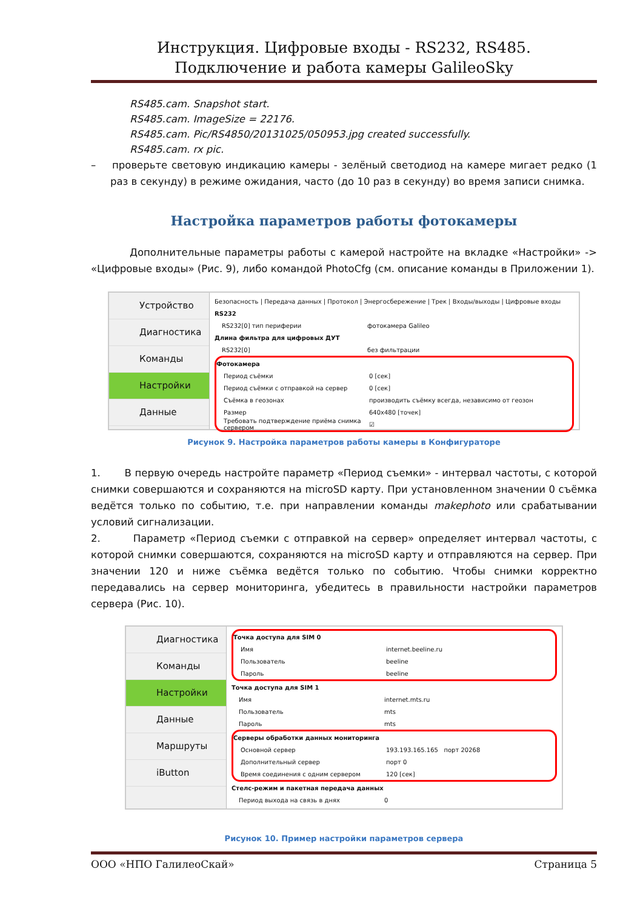Инструкция. Цифровые входы - RS232, RS485.
Подключение и работа камеры GalileoSky
RS485.cam. Snapshot start.
RS485.cam. ImageSize = 22176.
RS485.cam. Pic/RS4850/20131025/050953.jpg created successfully.
RS485.cam. rx pic.
– проверьте световую индикацию камеры - зелёный светодиод на камере мигает редко (1 раз в секунду) в режиме ожидания, часто (до 10 раз в секунду) во время записи снимка.
Настройка параметров работы фотокамеры
Дополнительные параметры работы с камерой настройте на вкладке «Настройки» -> «Цифровые входы» (Рис. 9), либо командой PhotoCfg (см. описание команды в Приложении 1).
Устройство
Диагностика
Команды
Настройки
Данные
Безопасность | Передача данных | Протокол | Энергосбережение | Трек | Входы/выходы | Цифровые входы
RS232
RS232[0] тип периферии фотокамера Galileo
Длина фильтра для цифровых ДУТ
RS232[0] без фильтрации
Фотокамера
Период съёмки 0 [сек]
Период съёмки с отправкой на сервер 0 [сек]
Съёмка в геозонах производить съёмку всегда, независимо от геозон
Размер 640x480 [точек]
Требовать подтверждение приёма снимка сервером ☑
Рисунок 9. Настройка параметров работы камеры в Конфигураторе
1. В первую очередь настройте параметр «Период съемки» - интервал частоты, с которой снимки совершаются и сохраняются на microSD карту. При установленном значении 0 съёмка ведётся только по событию, т.е. при направлении команды makephoto или срабатывании условий сигнализации.
2. Параметр «Период съемки с отправкой на сервер» определяет интервал частоты, с которой снимки совершаются, сохраняются на microSD карту и отправляются на сервер. При значении 120 и ниже съёмка ведётся только по событию. Чтобы снимки корректно передавались на сервер мониторинга, убедитесь в правильности настройки параметров сервера (Рис. 10).
Диагностика
Команды
Настройки
Данные
Маршруты
iButton
Точка доступа для SIM 0
Имя internet.beeline.ru
Пользователь beeline
Пароль beeline
Точка доступа для SIM 1
Имя internet.mts.ru
Пользователь mts
Пароль mts
Серверы обработки данных мониторинга
Основной сервер 193.193.165.165 порт 20268
Дополнительный сервер порт 0
Время соединения с одним сервером 120 [сек]
Стелс-режим и пакетная передача данных
Период выхода на связь в днях 0
Рисунок 10. Пример настройки параметров сервера
ООО «НПО ГалилеоСкай» Страница 5